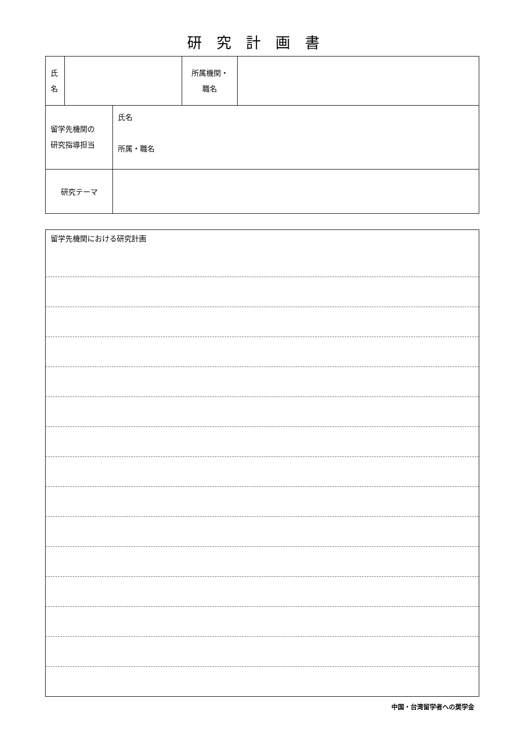研究計画書
| 氏 名 | | 所属機関・ 職名 | |
| 留学先機関の 研究指導担当 | 氏名 所属・職名 |
| 研究テーマ | |
| 留学先機関における研究計画 |
中国・台湾留学者への奨学金